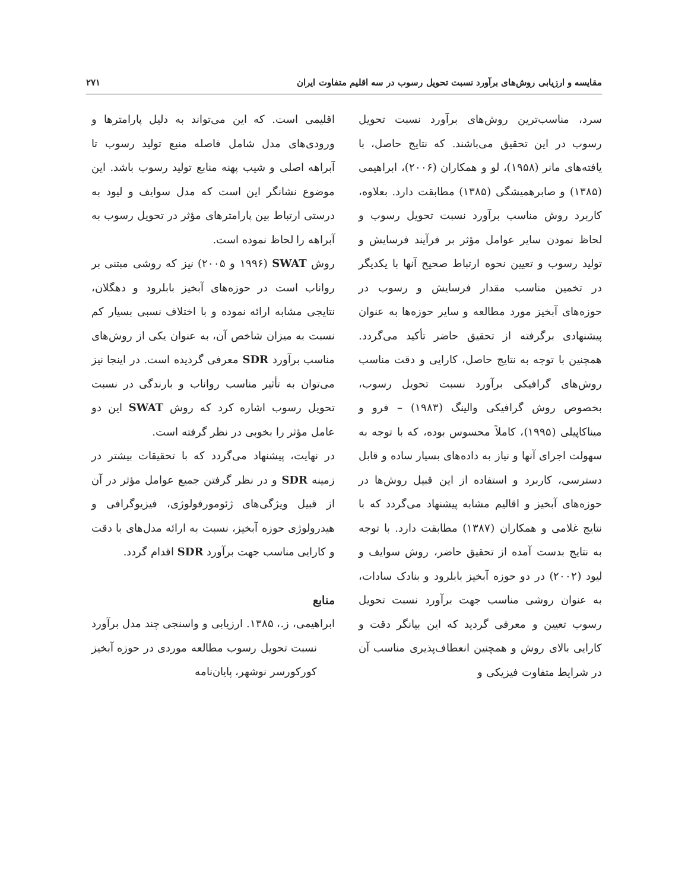مقایسه و ارزیابی روش‌های برآورد نسبت تحویل رسوب در سه اقلیم متفاوت ایران ۲۷۱
سرد، مناسب‌ترین روش‌های برآورد نسبت تحویل رسوب در این تحقیق می‌باشند. که نتایج حاصل، با یافته‌های مانر (۱۹۵۸)، لو و همکاران (۲۰۰۶)، ابراهیمی (۱۳۸۵) و صابرهمیشگی (۱۳۸۵) مطابقت دارد. بعلاوه، کاربرد روش مناسب برآورد نسبت تحویل رسوب و لحاظ نمودن سایر عوامل مؤثر بر فرآیند فرسایش و تولید رسوب و تعیین نحوه ارتباط صحیح آنها با یکدیگر در تخمین مناسب مقدار فرسایش و رسوب در حوزه‌های آبخیز مورد مطالعه و سایر حوزه‌ها به عنوان پیشنهادی برگرفته از تحقیق حاضر تأکید می‌گردد. همچنین با توجه به نتایج حاصل، کارایی و دقت مناسب روش‌های گرافیکی برآورد نسبت تحویل رسوب، بخصوص روش گرافیکی والینگ (۱۹۸۳) – فرو و میناکاپیلی (۱۹۹۵)، کاملاً محسوس بوده، که با توجه به سهولت اجرای آنها و نیاز به داده‌های بسیار ساده و قابل دسترسی، کاربرد و استفاده از این قبیل روش‌ها در حوزه‌های آبخیز و اقالیم مشابه پیشنهاد می‌گردد که با نتایج غلامی و همکاران (۱۳۸۷) مطابقت دارد. با توجه به نتایج بدست آمده از تحقیق حاضر، روش سوایف و لیود (۲۰۰۲) در دو حوزه آبخیز بابلرود و بنادک سادات، به عنوان روشی مناسب جهت برآورد نسبت تحویل رسوب تعیین و معرفی گردید که این بیانگر دقت و کارایی بالای روش و همچنین انعطاف‌پذیری مناسب آن در شرایط متفاوت فیزیکی و
اقلیمی است. که این می‌تواند به دلیل پارامترها و ورودی‌های مدل شامل فاصله منبع تولید رسوب تا آبراهه اصلی و شیب پهنه منابع تولید رسوب باشد. این موضوع نشانگر این است که مدل سوایف و لیود به درستی ارتباط بین پارامترهای مؤثر در تحویل رسوب به آبراهه را لحاظ نموده است.
روش SWAT (۱۹۹۶ و ۲۰۰۵) نیز که روشی مبتنی بر رواناب است در حوزه‌های آبخیز بابلرود و دهگلان، نتایجی مشابه ارائه نموده و با اختلاف نسبی بسیار کم نسبت به میزان شاخص آن، به عنوان یکی از روش‌های مناسب برآورد SDR معرفی گردیده است. در اینجا نیز می‌توان به تأثیر مناسب رواناب و بارندگی در نسبت تحویل رسوب اشاره کرد که روش SWAT این دو عامل مؤثر را بخوبی در نظر گرفته است.
در نهایت، پیشنهاد می‌گردد که با تحقیقات بیشتر در زمینه SDR و در نظر گرفتن جمیع عوامل مؤثر در آن از قبیل ویژگی‌های ژئومورفولوژی، فیزیوگرافی و هیدرولوژی حوزه آبخیز، نسبت به ارائه مدل‌های با دقت و کارایی مناسب جهت برآورد SDR اقدام گردد.
منابع
ابراهیمی، ز.، ۱۳۸۵. ارزیابی و واسنجی چند مدل برآورد نسبت تحویل رسوب مطالعه موردی در حوزه آبخیز کورکورسر نوشهر، پایان‌نامه